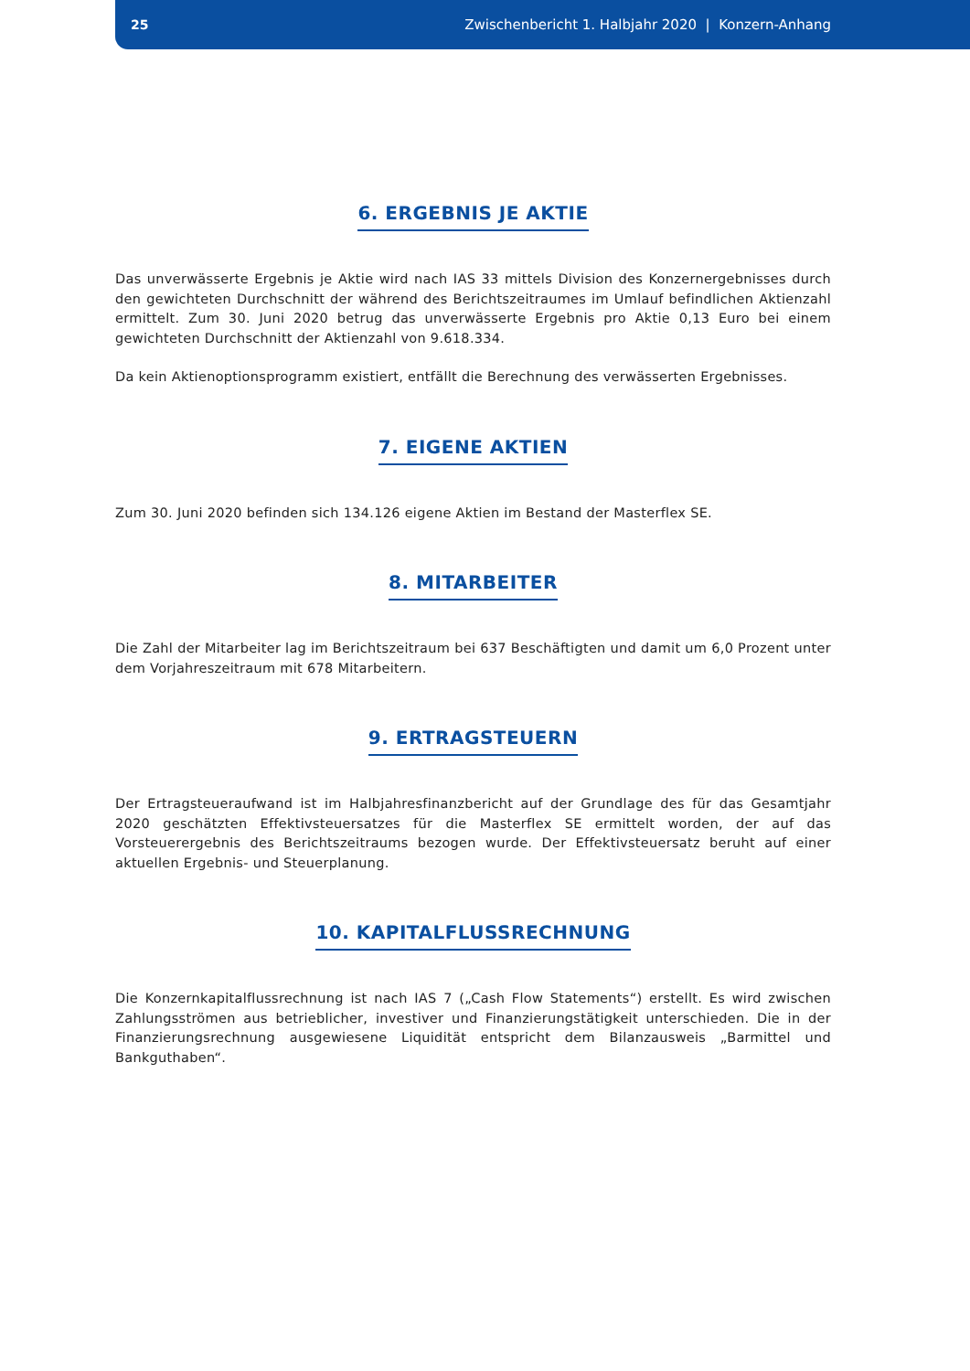25 Zwischenbericht 1. Halbjahr 2020 | Konzern-Anhang
6. ERGEBNIS JE AKTIE
Das unverwässerte Ergebnis je Aktie wird nach IAS 33 mittels Division des Konzernergebnisses durch den gewichteten Durchschnitt der während des Berichtszeitraumes im Umlauf befindlichen Aktienzahl ermittelt. Zum 30. Juni 2020 betrug das unverwässerte Ergebnis pro Aktie 0,13 Euro bei einem gewichteten Durchschnitt der Aktienzahl von 9.618.334.
Da kein Aktienoptionsprogramm existiert, entfällt die Berechnung des verwässerten Ergebnisses.
7. EIGENE AKTIEN
Zum 30. Juni 2020 befinden sich 134.126 eigene Aktien im Bestand der Masterflex SE.
8. MITARBEITER
Die Zahl der Mitarbeiter lag im Berichtszeitraum bei 637 Beschäftigten und damit um 6,0 Prozent unter dem Vorjahreszeitraum mit 678 Mitarbeitern.
9. ERTRAGSTEUERN
Der Ertragsteueraufwand ist im Halbjahresfinanzbericht auf der Grundlage des für das Gesamtjahr 2020 geschätzten Effektivsteuersatzes für die Masterflex SE ermittelt worden, der auf das Vorsteuerergebnis des Berichtszeitraums bezogen wurde. Der Effektivsteuersatz beruht auf einer aktuellen Ergebnis- und Steuerplanung.
10. KAPITALFLUSSRECHNUNG
Die Konzernkapitalflussrechnung ist nach IAS 7 („Cash Flow Statements“) erstellt. Es wird zwischen Zahlungsströmen aus betrieblicher, investiver und Finanzierungstätigkeit unterschieden. Die in der Finanzierungsrechnung ausgewiesene Liquidität entspricht dem Bilanzausweis „Barmittel und Bankguthaben“.